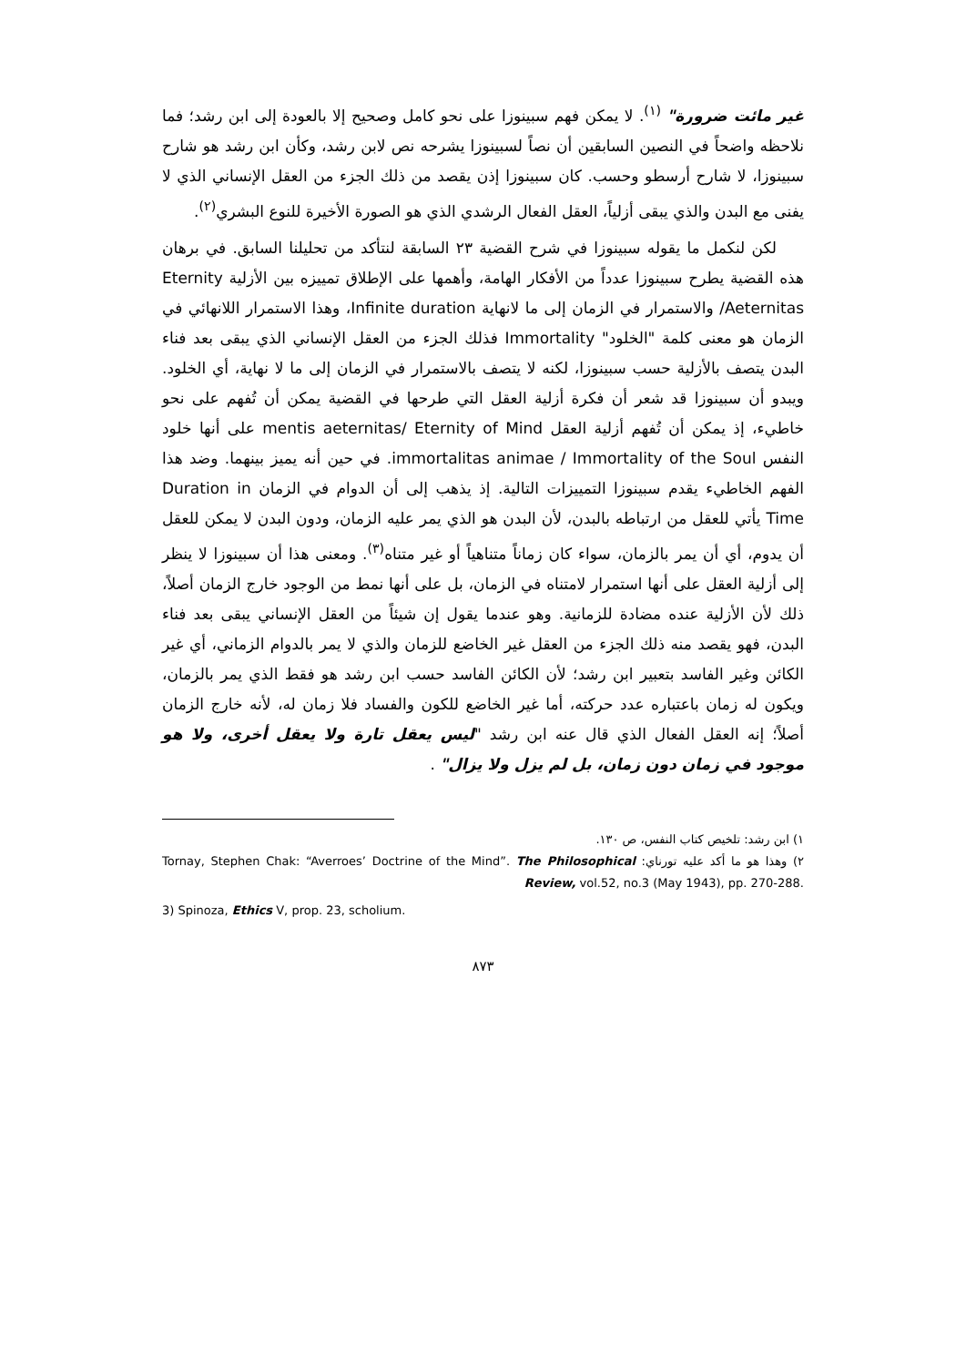غير مائت ضرورة" <sup>(١)</sup>. لا يمكن فهم سبينوزا على نحو كامل وصحيح إلا بالعودة إلى ابن رشد؛ فما نلاحظه واضحاً في النصين السابقين أن نصاً لسبينوزا يشرحه نص لابن رشد، وكأن ابن رشد هو شارح سبينوزا، لا شارح أرسطو وحسب. كان سبينوزا إذن يقصد من ذلك الجزء من العقل الإنساني الذي لا يفنى مع البدن والذي يبقى أزلياً، العقل الفعال الرشدي الذي هو الصورة الأخيرة للنوع البشري<sup>(٢)</sup>.
لكن لنكمل ما يقوله سبينوزا في شرح القضية ٢٣ السابقة لنتأكد من تحليلنا السابق. في برهان هذه القضية يطرح سبينوزا عدداً من الأفكار الهامة، وأهمها على الإطلاق تمييزه بين الأزلية Eternity /Aeternitas والاستمرار في الزمان إلى ما لانهاية Infinite duration، وهذا الاستمرار اللانهائي في الزمان هو معنى كلمة "الخلود" Immortality فذلك الجزء من العقل الإنساني الذي يبقى بعد فناء البدن يتصف بالأزلية حسب سبينوزا، لكنه لا يتصف بالاستمرار في الزمان إلى ما لا نهاية، أي الخلود. ويبدو أن سبينوزا قد شعر أن فكرة أزلية العقل التي طرحها في القضية يمكن أن تُفهم على نحو خاطيء، إذ يمكن أن تُفهم أزلية العقل mentis aeternitas/ Eternity of Mind على أنها خلود النفس immortalitas animae / Immortality of the Soul. في حين أنه يميز بينهما. وضد هذا الفهم الخاطيء يقدم سبينوزا التمييزات التالية. إذ يذهب إلى أن الدوام في الزمان Duration in Time يأتي للعقل من ارتباطه بالبدن، لأن البدن هو الذي يمر عليه الزمان، ودون البدن لا يمكن للعقل أن يدوم، أي أن يمر بالزمان، سواء كان زماناً متناهياً أو غير متناه<sup>(٣)</sup>. ومعنى هذا أن سبينوزا لا ينظر إلى أزلية العقل على أنها استمرار لامتناه في الزمان، بل على أنها نمط من الوجود خارج الزمان أصلاً، ذلك لأن الأزلية عنده مضادة للزمانية. وهو عندما يقول إن شيئاً من العقل الإنساني يبقى بعد فناء البدن، فهو يقصد منه ذلك الجزء من العقل غير الخاضع للزمان والذي لا يمر بالدوام الزماني، أي غير الكائن وغير الفاسد بتعبير ابن رشد؛ لأن الكائن الفاسد حسب ابن رشد هو فقط الذي يمر بالزمان، ويكون له زمان باعتباره عدد حركته، أما غير الخاضع للكون والفساد فلا زمان له، لأنه خارج الزمان أصلاً؛ إنه العقل الفعال الذي قال عنه ابن رشد "ليس يعقل تارة ولا يعقل أخرى، ولا هو موجود في زمان دون زمان، بل لم يزل ولا يزال" .
١) ابن رشد: تلخيص كتاب النفس، ص ١٣٠.
٢) وهذا هو ما أكد عليه تورناي: Tornay, Stephen Chak: “Averroes’ Doctrine of the Mind”. The Philosophical Review, vol.52, no.3 (May 1943), pp. 270-288.
3) Spinoza, Ethics V, prop. 23, scholium.
٨٧٣